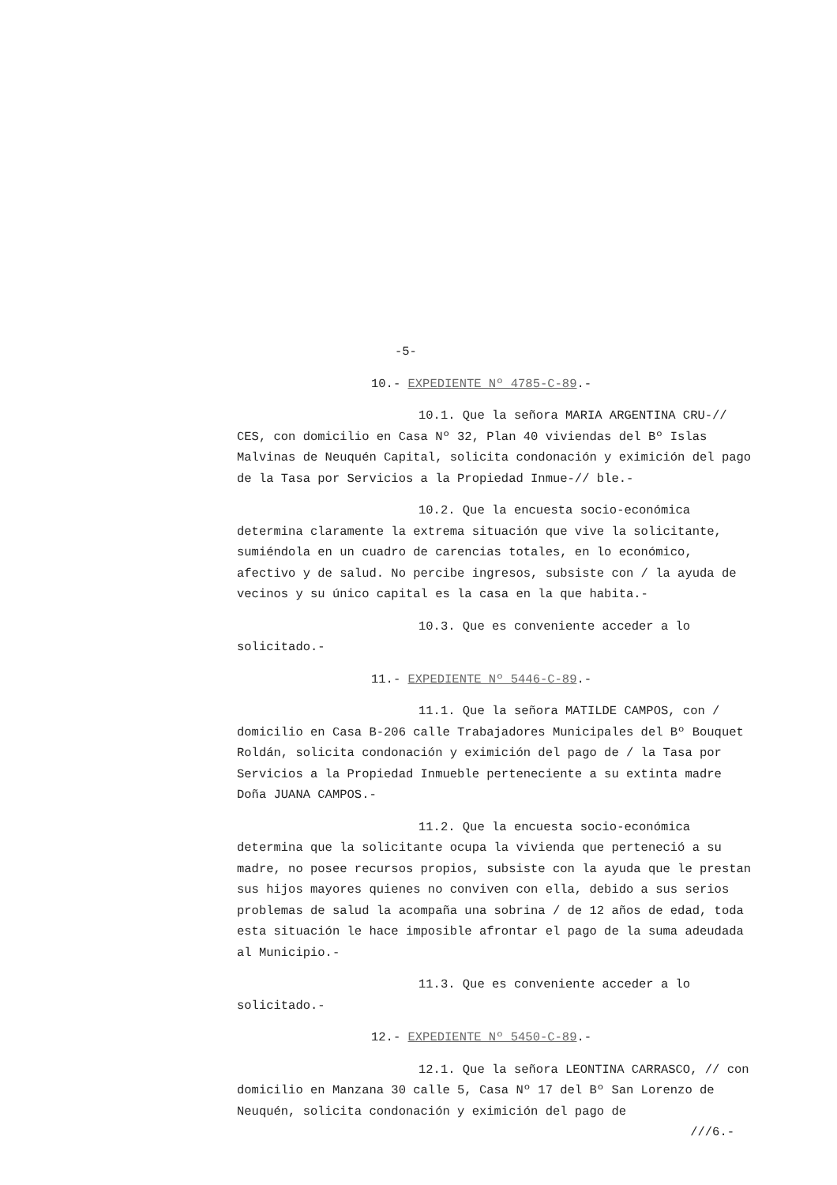-5-
10.- EXPEDIENTE Nº 4785-C-89.-
10.1. Que la señora MARIA ARGENTINA CRU-// CES, con domicilio en Casa Nº 32, Plan 40 viviendas del Bº Islas Malvinas de Neuquén Capital, solicita condonación y eximición del pago de la Tasa por Servicios a la Propiedad Inmue-// ble.-
10.2. Que la encuesta socio-económica determina claramente la extrema situación que vive la solicitante, sumiéndola en un cuadro de carencias totales, en lo económico, afectivo y de salud. No percibe ingresos, subsiste con / la ayuda de vecinos y su único capital es la casa en la que habita.-
10.3. Que es conveniente acceder a lo solicitado.-
11.- EXPEDIENTE Nº 5446-C-89.-
11.1. Que la señora MATILDE CAMPOS, con / domicilio en Casa B-206 calle Trabajadores Municipales del Bº Bouquet Roldán, solicita condonación y eximición del pago de / la Tasa por Servicios a la Propiedad Inmueble perteneciente a su extinta madre Doña JUANA CAMPOS.-
11.2. Que la encuesta socio-económica determina que la solicitante ocupa la vivienda que perteneció a su madre, no posee recursos propios, subsiste con la ayuda que le prestan sus hijos mayores quienes no conviven con ella, debido a sus serios problemas de salud la acompaña una sobrina / de 12 años de edad, toda esta situación le hace imposible afrontar el pago de la suma adeudada al Municipio.-
11.3. Que es conveniente acceder a lo solicitado.-
12.- EXPEDIENTE Nº 5450-C-89.-
12.1. Que la señora LEONTINA CARRASCO, // con domicilio en Manzana 30 calle 5, Casa Nº 17 del Bº San Lorenzo de Neuquén, solicita condonación y eximición del pago de
///6.-